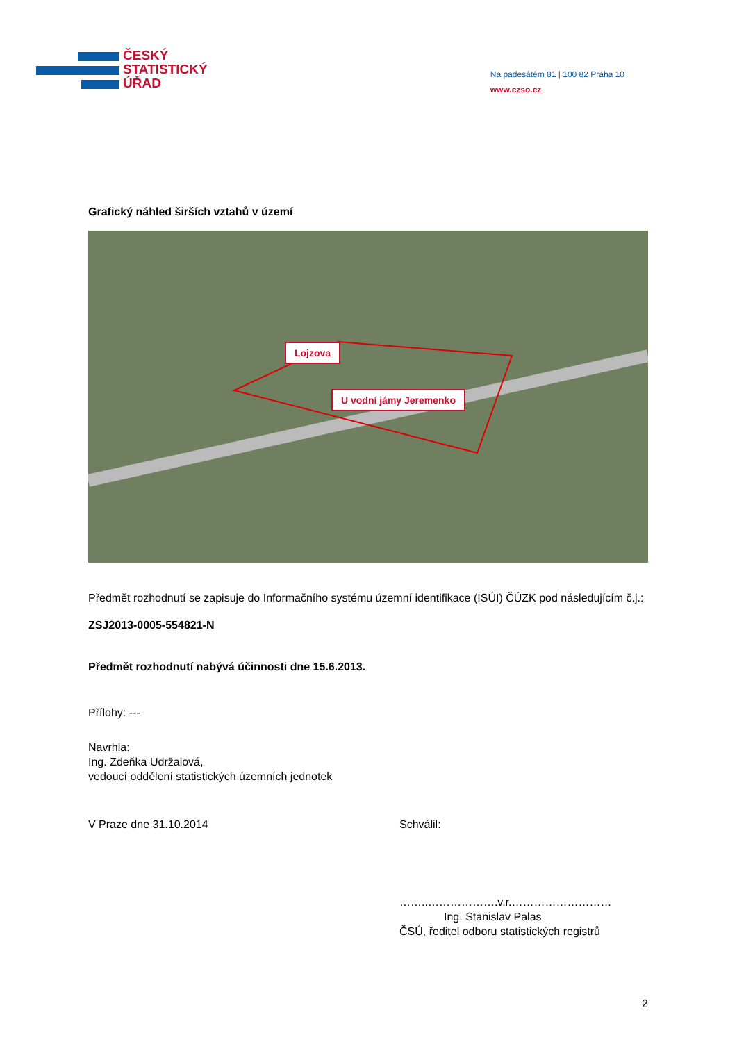ČESKÝ
STATISTICKÝ
ÚŘAD
Na padesátém 81 | 100 82 Praha 10
www.czso.cz
Grafický náhled širších vztahů v území
Lojzova
U vodní jámy Jeremenko
Předmět rozhodnutí se zapisuje do Informačního systému územní identifikace (ISÚI) ČÚZK pod následujícím č.j.:
ZSJ2013-0005-554821-N
Předmět rozhodnutí nabývá účinnosti dne 15.6.2013.
Přílohy: ---
Navrhla:
Ing. Zdeňka Udržalová,
vedoucí oddělení statistických územních jednotek
V Praze dne 31.10.2014 Schválil:
……..……………….v.r.………………………
Ing. Stanislav Palas
ČSÚ, ředitel odboru statistických registrů
2